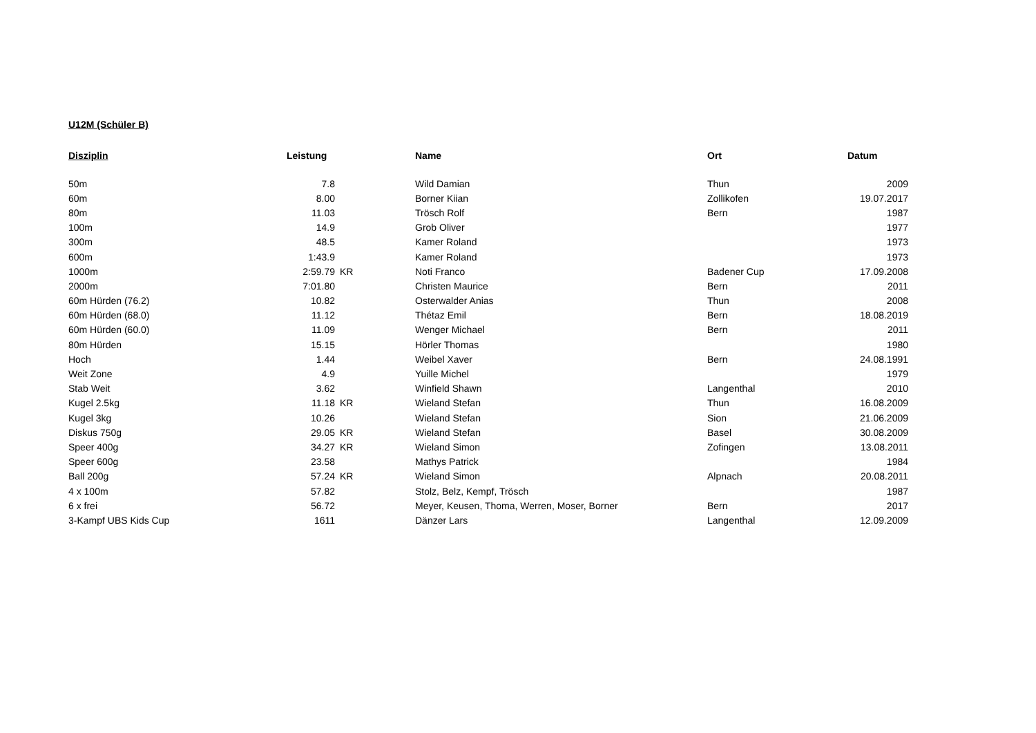U12M (Schüler B)
| Disziplin | Leistung | | Name | Ort | Datum |
| --- | --- | --- | --- | --- | --- |
| 50m | 7.8 | | Wild Damian | Thun | 2009 |
| 60m | 8.00 | | Borner Kiian | Zollikofen | 19.07.2017 |
| 80m | 11.03 | | Trösch Rolf | Bern | 1987 |
| 100m | 14.9 | | Grob Oliver | | 1977 |
| 300m | 48.5 | | Kamer Roland | | 1973 |
| 600m | 1:43.9 | | Kamer Roland | | 1973 |
| 1000m | 2:59.79 | KR | Noti Franco | Badener Cup | 17.09.2008 |
| 2000m | 7:01.80 | | Christen Maurice | Bern | 2011 |
| 60m Hürden (76.2) | 10.82 | | Osterwalder Anias | Thun | 2008 |
| 60m Hürden (68.0) | 11.12 | | Thétaz Emil | Bern | 18.08.2019 |
| 60m Hürden (60.0) | 11.09 | | Wenger Michael | Bern | 2011 |
| 80m Hürden | 15.15 | | Hörler Thomas | | 1980 |
| Hoch | 1.44 | | Weibel Xaver | Bern | 24.08.1991 |
| Weit Zone | 4.9 | | Yuille Michel | | 1979 |
| Stab Weit | 3.62 | | Winfield Shawn | Langenthal | 2010 |
| Kugel 2.5kg | 11.18 | KR | Wieland Stefan | Thun | 16.08.2009 |
| Kugel 3kg | 10.26 | | Wieland Stefan | Sion | 21.06.2009 |
| Diskus 750g | 29.05 | KR | Wieland Stefan | Basel | 30.08.2009 |
| Speer 400g | 34.27 | KR | Wieland Simon | Zofingen | 13.08.2011 |
| Speer 600g | 23.58 | | Mathys Patrick | | 1984 |
| Ball 200g | 57.24 | KR | Wieland Simon | Alpnach | 20.08.2011 |
| 4 x 100m | 57.82 | | Stolz, Belz, Kempf, Trösch | | 1987 |
| 6 x frei | 56.72 | | Meyer, Keusen, Thoma, Werren, Moser, Borner | Bern | 2017 |
| 3-Kampf UBS Kids Cup | 1611 | | Dänzer Lars | Langenthal | 12.09.2009 |